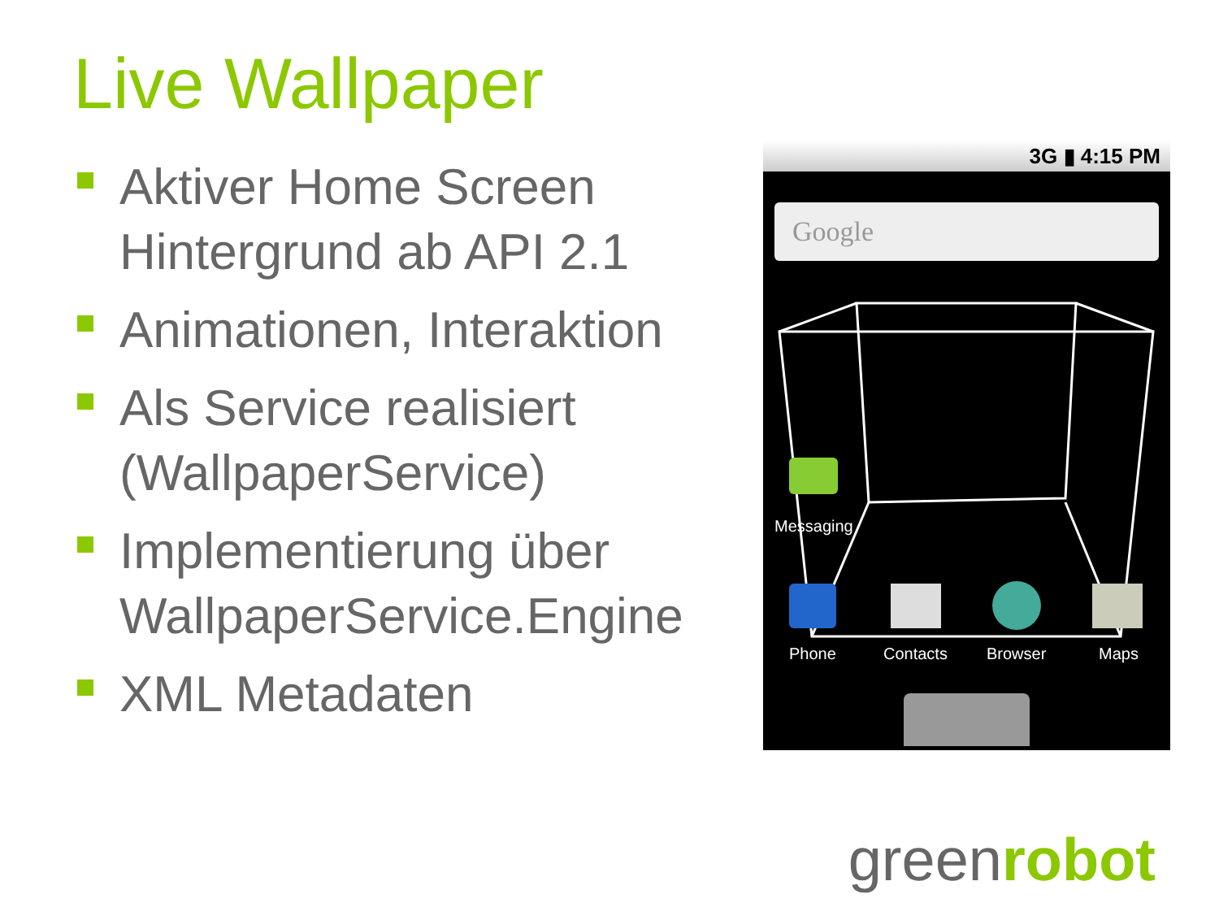Live Wallpaper
Aktiver Home Screen Hintergrund ab API 2.1
Animationen, Interaktion
Als Service realisiert (WallpaperService)
Implementierung über WallpaperService.Engine
XML Metadaten
3G ▮ 4:15 PM
Google
Messaging
Phone Contacts Browser Maps
greenrobot